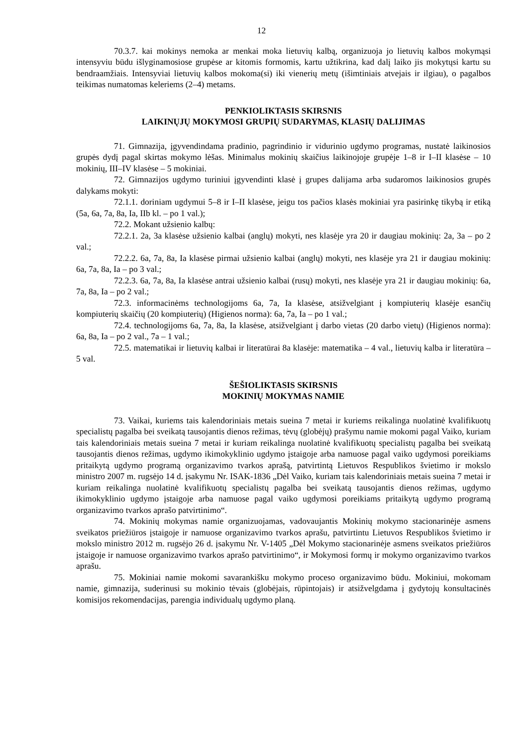12
70.3.7. kai mokinys nemoka ar menkai moka lietuvių kalbą, organizuoja jo lietuvių kalbos mokymąsi intensyviu būdu išlyginamosiose grupėse ar kitomis formomis, kartu užtikrina, kad dalį laiko jis mokytųsi kartu su bendraamžiais. Intensyviai lietuvių kalbos mokoma(si) iki vienerių metų (išimtiniais atvejais ir ilgiau), o pagalbos teikimas numatomas keleriems (2–4) metams.
PENKIOLIKTASIS SKIRSNIS
LAIKINŲJŲ MOKYMOSI GRUPIŲ SUDARYMAS, KLASIŲ DALIJIMAS
71. Gimnazija, įgyvendindama pradinio, pagrindinio ir vidurinio ugdymo programas, nustatė laikinosios grupės dydį pagal skirtas mokymo lėšas. Minimalus mokinių skaičius laikinojoje grupėje 1–8 ir I–II klasėse – 10 mokinių, III–IV klasėse – 5 mokiniai.
72. Gimnazijos ugdymo turiniui įgyvendinti klasė į grupes dalijama arba sudaromos laikinosios grupės dalykams mokyti:
72.1.1. doriniam ugdymui 5–8 ir I–II klasėse, jeigu tos pačios klasės mokiniai yra pasirinkę tikybą ir etiką (5a, 6a, 7a, 8a, Ia, IIb kl. – po 1 val.);
72.2. Mokant užsienio kalbų:
72.2.1. 2a, 3a klasėse užsienio kalbai (anglų) mokyti, nes klasėje yra 20 ir daugiau mokinių: 2a, 3a – po 2 val.;
72.2.2. 6a, 7a, 8a, Ia klasėse pirmai užsienio kalbai (anglų) mokyti, nes klasėje yra 21 ir daugiau mokinių: 6a, 7a, 8a, Ia – po 3 val.;
72.2.3. 6a, 7a, 8a, Ia klasėse antrai užsienio kalbai (rusų) mokyti, nes klasėje yra 21 ir daugiau mokinių: 6a, 7a, 8a, Ia – po 2 val.;
72.3. informacinėms technologijoms 6a, 7a, Ia klasėse, atsižvelgiant į kompiuterių klasėje esančių kompiuterių skaičių (20 kompiuterių) (Higienos norma): 6a, 7a, Ia – po 1 val.;
72.4. technologijoms 6a, 7a, 8a, Ia klasėse, atsižvelgiant į darbo vietas (20 darbo vietų) (Higienos norma): 6a, 8a, Ia – po 2 val., 7a – 1 val.;
72.5. matematikai ir lietuvių kalbai ir literatūrai 8a klasėje: matematika – 4 val., lietuvių kalba ir literatūra – 5 val.
ŠEŠIOLIKTASIS SKIRSNIS
MOKINIŲ MOKYMAS NAMIE
73. Vaikai, kuriems tais kalendoriniais metais sueina 7 metai ir kuriems reikalinga nuolatinė kvalifikuotų specialistų pagalba bei sveikatą tausojantis dienos režimas, tėvų (globėjų) prašymu namie mokomi pagal Vaiko, kuriam tais kalendoriniais metais sueina 7 metai ir kuriam reikalinga nuolatinė kvalifikuotų specialistų pagalba bei sveikatą tausojantis dienos režimas, ugdymo ikimokyklinio ugdymo įstaigoje arba namuose pagal vaiko ugdymosi poreikiams pritaikytą ugdymo programą organizavimo tvarkos aprašą, patvirtintą Lietuvos Respublikos švietimo ir mokslo ministro 2007 m. rugsėjo 14 d. įsakymu Nr. ISAK-1836 „Dėl Vaiko, kuriam tais kalendoriniais metais sueina 7 metai ir kuriam reikalinga nuolatinė kvalifikuotų specialistų pagalba bei sveikatą tausojantis dienos režimas, ugdymo ikimokyklinio ugdymo įstaigoje arba namuose pagal vaiko ugdymosi poreikiams pritaikytą ugdymo programą organizavimo tvarkos aprašo patvirtinimo“.
74. Mokinių mokymas namie organizuojamas, vadovaujantis Mokinių mokymo stacionarinėje asmens sveikatos priežiūros įstaigoje ir namuose organizavimo tvarkos aprašu, patvirtintu Lietuvos Respublikos švietimo ir mokslo ministro 2012 m. rugsėjo 26 d. įsakymu Nr. V-1405 „Dėl Mokymo stacionarinėje asmens sveikatos priežiūros įstaigoje ir namuose organizavimo tvarkos aprašo patvirtinimo“, ir Mokymosi formų ir mokymo organizavimo tvarkos aprašu.
75. Mokiniai namie mokomi savarankišku mokymo proceso organizavimo būdu. Mokiniui, mokomam namie, gimnazija, suderinusi su mokinio tėvais (globėjais, rūpintojais) ir atsižvelgdama į gydytojų konsultacinės komisijos rekomendacijas, parengia individualų ugdymo planą.